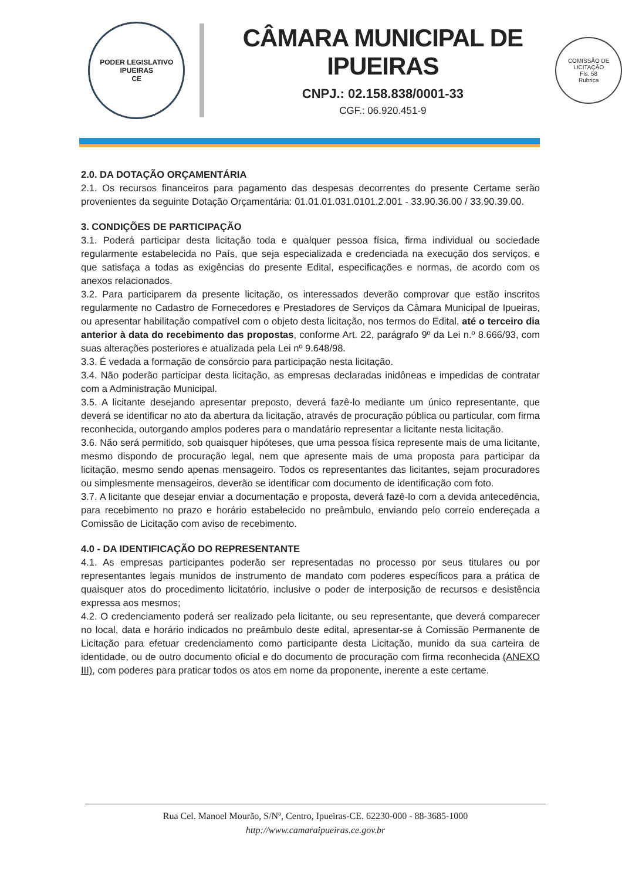PODER LEGISLATIVO
IPUEIRAS
CE
CÂMARA MUNICIPAL DE IPUEIRAS
CNPJ.: 02.158.838/0001-33
CGF.: 06.920.451-9
COMISSÃO DE LICITAÇÃO
Fls. 58
Rubrica
2.0. DA DOTAÇÃO ORÇAMENTÁRIA
2.1. Os recursos financeiros para pagamento das despesas decorrentes do presente Certame serão provenientes da seguinte Dotação Orçamentária: 01.01.01.031.0101.2.001 - 33.90.36.00 / 33.90.39.00.
3. CONDIÇÕES DE PARTICIPAÇÃO
3.1. Poderá participar desta licitação toda e qualquer pessoa física, firma individual ou sociedade regularmente estabelecida no País, que seja especializada e credenciada na execução dos serviços, e que satisfaça a todas as exigências do presente Edital, especificações e normas, de acordo com os anexos relacionados.
3.2. Para participarem da presente licitação, os interessados deverão comprovar que estão inscritos regularmente no Cadastro de Fornecedores e Prestadores de Serviços da Câmara Municipal de Ipueiras, ou apresentar habilitação compatível com o objeto desta licitação, nos termos do Edital, até o terceiro dia anterior à data do recebimento das propostas, conforme Art. 22, parágrafo 9º da Lei n.º 8.666/93, com suas alterações posteriores e atualizada pela Lei nº 9.648/98.
3.3. É vedada a formação de consórcio para participação nesta licitação.
3.4. Não poderão participar desta licitação, as empresas declaradas inidôneas e impedidas de contratar com a Administração Municipal.
3.5. A licitante desejando apresentar preposto, deverá fazê-lo mediante um único representante, que deverá se identificar no ato da abertura da licitação, através de procuração pública ou particular, com firma reconhecida, outorgando amplos poderes para o mandatário representar a licitante nesta licitação.
3.6. Não será permitido, sob quaisquer hipóteses, que uma pessoa física represente mais de uma licitante, mesmo dispondo de procuração legal, nem que apresente mais de uma proposta para participar da licitação, mesmo sendo apenas mensageiro. Todos os representantes das licitantes, sejam procuradores ou simplesmente mensageiros, deverão se identificar com documento de identificação com foto.
3.7. A licitante que desejar enviar a documentação e proposta, deverá fazê-lo com a devida antecedência, para recebimento no prazo e horário estabelecido no preâmbulo, enviando pelo correio endereçada a Comissão de Licitação com aviso de recebimento.
4.0 - DA IDENTIFICAÇÃO DO REPRESENTANTE
4.1. As empresas participantes poderão ser representadas no processo por seus titulares ou por representantes legais munidos de instrumento de mandato com poderes específicos para a prática de quaisquer atos do procedimento licitatório, inclusive o poder de interposição de recursos e desistência expressa aos mesmos;
4.2. O credenciamento poderá ser realizado pela licitante, ou seu representante, que deverá comparecer no local, data e horário indicados no preâmbulo deste edital, apresentar-se à Comissão Permanente de Licitação para efetuar credenciamento como participante desta Licitação, munido da sua carteira de identidade, ou de outro documento oficial e do documento de procuração com firma reconhecida (ANEXO III), com poderes para praticar todos os atos em nome da proponente, inerente a este certame.
Rua Cel. Manoel Mourão, S/Nº, Centro, Ipueiras-CE. 62230-000 - 88-3685-1000
http://www.camaraipueiras.ce.gov.br